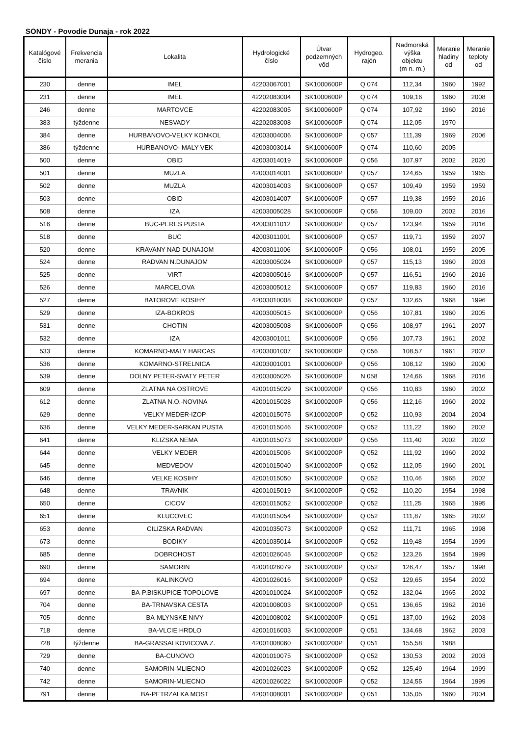SONDY - Povodie Dunaja - rok 2022
| Katalógové číslo | Frekvencia merania | Lokalita | Hydrologické číslo | Útvar podzemných vôd | Hydrogeo. rajón | Nadmorská výška objektu (m n. m.) | Meranie hladiny od | Meranie teploty od |
| --- | --- | --- | --- | --- | --- | --- | --- | --- |
| 230 | denne | IMEL | 42203067001 | SK1000600P | Q 074 | 112,34 | 1960 | 1992 |
| 231 | denne | IMEL | 42202083004 | SK1000600P | Q 074 | 109,16 | 1960 | 2008 |
| 246 | denne | MARTOVCE | 42202083005 | SK1000600P | Q 074 | 107,92 | 1960 | 2016 |
| 383 | týždenne | NESVADY | 42202083008 | SK1000600P | Q 074 | 112,05 | 1970 | |
| 384 | denne | HURBANOVO-VELKY KONKOL | 42003004006 | SK1000600P | Q 057 | 111,39 | 1969 | 2006 |
| 386 | týždenne | HURBANOVO- MALY VEK | 42003003014 | SK1000600P | Q 074 | 110,60 | 2005 | |
| 500 | denne | OBID | 42003014019 | SK1000600P | Q 056 | 107,97 | 2002 | 2020 |
| 501 | denne | MUZLA | 42003014001 | SK1000600P | Q 057 | 124,65 | 1959 | 1965 |
| 502 | denne | MUZLA | 42003014003 | SK1000600P | Q 057 | 109,49 | 1959 | 1959 |
| 503 | denne | OBID | 42003014007 | SK1000600P | Q 057 | 119,38 | 1959 | 2016 |
| 508 | denne | IZA | 42003005028 | SK1000600P | Q 056 | 109,00 | 2002 | 2016 |
| 516 | denne | BUC-PERES PUSTA | 42003011012 | SK1000600P | Q 057 | 123,94 | 1959 | 2016 |
| 518 | denne | BUC | 42003011001 | SK1000600P | Q 057 | 119,71 | 1959 | 2007 |
| 520 | denne | KRAVANY NAD DUNAJOM | 42003011006 | SK1000600P | Q 056 | 108,01 | 1959 | 2005 |
| 524 | denne | RADVAN N.DUNAJOM | 42003005024 | SK1000600P | Q 057 | 115,13 | 1960 | 2003 |
| 525 | denne | VIRT | 42003005016 | SK1000600P | Q 057 | 116,51 | 1960 | 2016 |
| 526 | denne | MARCELOVA | 42003005012 | SK1000600P | Q 057 | 119,83 | 1960 | 2016 |
| 527 | denne | BATOROVE KOSIHY | 42003010008 | SK1000600P | Q 057 | 132,65 | 1968 | 1996 |
| 529 | denne | IZA-BOKROS | 42003005015 | SK1000600P | Q 056 | 107,81 | 1960 | 2005 |
| 531 | denne | CHOTIN | 42003005008 | SK1000600P | Q 056 | 108,97 | 1961 | 2007 |
| 532 | denne | IZA | 42003001011 | SK1000600P | Q 056 | 107,73 | 1961 | 2002 |
| 533 | denne | KOMARNO-MALY HARCAS | 42003001007 | SK1000600P | Q 056 | 108,57 | 1961 | 2002 |
| 536 | denne | KOMARNO-STRELNICA | 42003001001 | SK1000600P | Q 056 | 108,12 | 1960 | 2000 |
| 539 | denne | DOLNY PETER-SVATY PETER | 42003005026 | SK1000600P | N 058 | 124,66 | 1968 | 2016 |
| 609 | denne | ZLATNA NA OSTROVE | 42001015029 | SK1000200P | Q 056 | 110,83 | 1960 | 2002 |
| 612 | denne | ZLATNA N.O.-NOVINA | 42001015028 | SK1000200P | Q 056 | 112,16 | 1960 | 2002 |
| 629 | denne | VELKY MEDER-IZOP | 42001015075 | SK1000200P | Q 052 | 110,93 | 2004 | 2004 |
| 636 | denne | VELKY MEDER-SARKAN PUSTA | 42001015046 | SK1000200P | Q 052 | 111,22 | 1960 | 2002 |
| 641 | denne | KLIZSKA NEMA | 42001015073 | SK1000200P | Q 056 | 111,40 | 2002 | 2002 |
| 644 | denne | VELKY MEDER | 42001015006 | SK1000200P | Q 052 | 111,92 | 1960 | 2002 |
| 645 | denne | MEDVEDOV | 42001015040 | SK1000200P | Q 052 | 112,05 | 1960 | 2001 |
| 646 | denne | VELKE KOSIHY | 42001015050 | SK1000200P | Q 052 | 110,46 | 1965 | 2002 |
| 648 | denne | TRAVNIK | 42001015019 | SK1000200P | Q 052 | 110,20 | 1954 | 1998 |
| 650 | denne | CICOV | 42001015052 | SK1000200P | Q 052 | 111,25 | 1965 | 1995 |
| 651 | denne | KLUCOVEC | 42001015054 | SK1000200P | Q 052 | 111,87 | 1965 | 2002 |
| 653 | denne | CILIZSKA RADVAN | 42001035073 | SK1000200P | Q 052 | 111,71 | 1965 | 1998 |
| 673 | denne | BODIKY | 42001035014 | SK1000200P | Q 052 | 119,48 | 1954 | 1999 |
| 685 | denne | DOBROHOST | 42001026045 | SK1000200P | Q 052 | 123,26 | 1954 | 1999 |
| 690 | denne | SAMORIN | 42001026079 | SK1000200P | Q 052 | 126,47 | 1957 | 1998 |
| 694 | denne | KALINKOVO | 42001026016 | SK1000200P | Q 052 | 129,65 | 1954 | 2002 |
| 697 | denne | BA-P.BISKUPICE-TOPOLOVE | 42001010024 | SK1000200P | Q 052 | 132,04 | 1965 | 2002 |
| 704 | denne | BA-TRNAVSKA CESTA | 42001008003 | SK1000200P | Q 051 | 136,65 | 1962 | 2016 |
| 705 | denne | BA-MLYNSKE NIVY | 42001008002 | SK1000200P | Q 051 | 137,00 | 1962 | 2003 |
| 718 | denne | BA-VLCIE HRDLO | 42001016003 | SK1000200P | Q 051 | 134,68 | 1962 | 2003 |
| 728 | týždenne | BA-GRASSALKOVICOVA Z. | 42001008060 | SK1000200P | Q 051 | 155,58 | 1988 | |
| 729 | denne | BA-CUNOVO | 42001010075 | SK1000200P | Q 052 | 130,53 | 2002 | 2003 |
| 740 | denne | SAMORIN-MLIECNO | 42001026023 | SK1000200P | Q 052 | 125,49 | 1964 | 1999 |
| 742 | denne | SAMORIN-MLIECNO | 42001026022 | SK1000200P | Q 052 | 124,55 | 1964 | 1999 |
| 791 | denne | BA-PETRZALKA MOST | 42001008001 | SK1000200P | Q 051 | 135,05 | 1960 | 2004 |